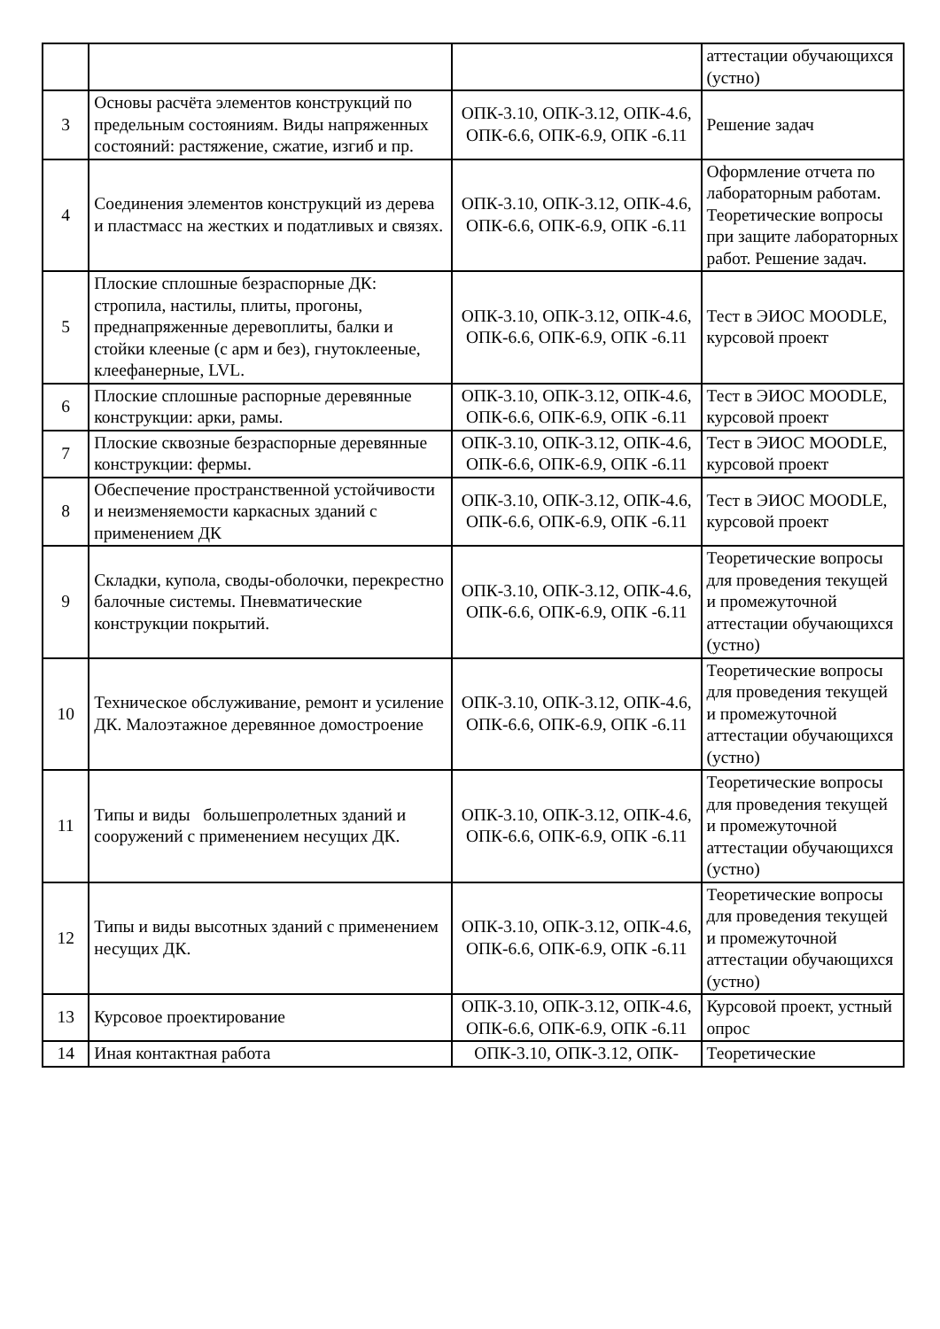| | | | аттестации обучающихся (устно) |
| 3 | Основы расчёта элементов конструкций по предельным состояниям. Виды напряженных состояний: растяжение, сжатие, изгиб и пр. | ОПК-3.10, ОПК-3.12, ОПК-4.6, ОПК-6.6, ОПК-6.9, ОПК -6.11 | Решение задач |
| 4 | Соединения элементов конструкций из дерева и пластмасс на жестких и податливых и связях. | ОПК-3.10, ОПК-3.12, ОПК-4.6, ОПК-6.6, ОПК-6.9, ОПК -6.11 | Оформление отчета по лабораторным работам. Теоретические вопросы при защите лабораторных работ. Решение задач. |
| 5 | Плоские сплошные безраспорные ДК: стропила, настилы, плиты, прогоны, преднапряженные деревоплиты, балки и стойки клееные (с арм и без), гнутоклееные, клеефанерные, LVL. | ОПК-3.10, ОПК-3.12, ОПК-4.6, ОПК-6.6, ОПК-6.9, ОПК -6.11 | Тест в ЭИОС MOODLE, курсовой проект |
| 6 | Плоские сплошные распорные деревянные конструкции: арки, рамы. | ОПК-3.10, ОПК-3.12, ОПК-4.6, ОПК-6.6, ОПК-6.9, ОПК -6.11 | Тест в ЭИОС MOODLE, курсовой проект |
| 7 | Плоские сквозные безраспорные деревянные конструкции: фермы. | ОПК-3.10, ОПК-3.12, ОПК-4.6, ОПК-6.6, ОПК-6.9, ОПК -6.11 | Тест в ЭИОС MOODLE, курсовой проект |
| 8 | Обеспечение пространственной устойчивости и неизменяемости каркасных зданий с применением ДК | ОПК-3.10, ОПК-3.12, ОПК-4.6, ОПК-6.6, ОПК-6.9, ОПК -6.11 | Тест в ЭИОС MOODLE, курсовой проект |
| 9 | Складки, купола, своды-оболочки, перекрестно балочные системы. Пневматические конструкции покрытий. | ОПК-3.10, ОПК-3.12, ОПК-4.6, ОПК-6.6, ОПК-6.9, ОПК -6.11 | Теоретические вопросы для проведения текущей и промежуточной аттестации обучающихся (устно) |
| 10 | Техническое обслуживание, ремонт и усиление ДК. Малоэтажное деревянное домостроение | ОПК-3.10, ОПК-3.12, ОПК-4.6, ОПК-6.6, ОПК-6.9, ОПК -6.11 | Теоретические вопросы для проведения текущей и промежуточной аттестации обучающихся (устно) |
| 11 | Типы и виды большепролетных зданий и сооружений с применением несущих ДК. | ОПК-3.10, ОПК-3.12, ОПК-4.6, ОПК-6.6, ОПК-6.9, ОПК -6.11 | Теоретические вопросы для проведения текущей и промежуточной аттестации обучающихся (устно) |
| 12 | Типы и виды высотных зданий с применением несущих ДК. | ОПК-3.10, ОПК-3.12, ОПК-4.6, ОПК-6.6, ОПК-6.9, ОПК -6.11 | Теоретические вопросы для проведения текущей и промежуточной аттестации обучающихся (устно) |
| 13 | Курсовое проектирование | ОПК-3.10, ОПК-3.12, ОПК-4.6, ОПК-6.6, ОПК-6.9, ОПК -6.11 | Курсовой проект, устный опрос |
| 14 | Иная контактная работа | ОПК-3.10, ОПК-3.12, ОПК- | Теоретические |